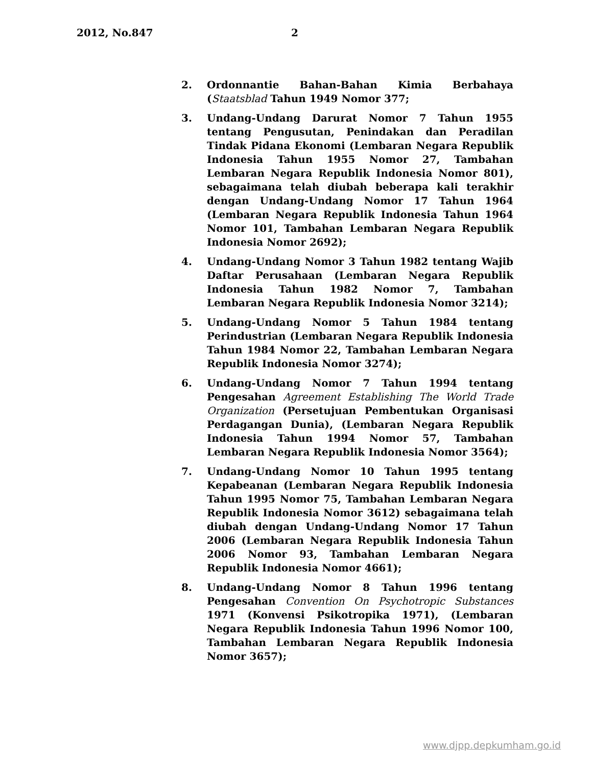2012, No.847 2
2. Ordonnantie Bahan-Bahan Kimia Berbahaya (Staatsblad Tahun 1949 Nomor 377;
3. Undang-Undang Darurat Nomor 7 Tahun 1955 tentang Pengusutan, Penindakan dan Peradilan Tindak Pidana Ekonomi (Lembaran Negara Republik Indonesia Tahun 1955 Nomor 27, Tambahan Lembaran Negara Republik Indonesia Nomor 801), sebagaimana telah diubah beberapa kali terakhir dengan Undang-Undang Nomor 17 Tahun 1964 (Lembaran Negara Republik Indonesia Tahun 1964 Nomor 101, Tambahan Lembaran Negara Republik Indonesia Nomor 2692);
4. Undang-Undang Nomor 3 Tahun 1982 tentang Wajib Daftar Perusahaan (Lembaran Negara Republik Indonesia Tahun 1982 Nomor 7, Tambahan Lembaran Negara Republik Indonesia Nomor 3214);
5. Undang-Undang Nomor 5 Tahun 1984 tentang Perindustrian (Lembaran Negara Republik Indonesia Tahun 1984 Nomor 22, Tambahan Lembaran Negara Republik Indonesia Nomor 3274);
6. Undang-Undang Nomor 7 Tahun 1994 tentang Pengesahan Agreement Establishing The World Trade Organization (Persetujuan Pembentukan Organisasi Perdagangan Dunia), (Lembaran Negara Republik Indonesia Tahun 1994 Nomor 57, Tambahan Lembaran Negara Republik Indonesia Nomor 3564);
7. Undang-Undang Nomor 10 Tahun 1995 tentang Kepabeanan (Lembaran Negara Republik Indonesia Tahun 1995 Nomor 75, Tambahan Lembaran Negara Republik Indonesia Nomor 3612) sebagaimana telah diubah dengan Undang-Undang Nomor 17 Tahun 2006 (Lembaran Negara Republik Indonesia Tahun 2006 Nomor 93, Tambahan Lembaran Negara Republik Indonesia Nomor 4661);
8. Undang-Undang Nomor 8 Tahun 1996 tentang Pengesahan Convention On Psychotropic Substances 1971 (Konvensi Psikotropika 1971), (Lembaran Negara Republik Indonesia Tahun 1996 Nomor 100, Tambahan Lembaran Negara Republik Indonesia Nomor 3657);
www.djpp.depkumham.go.id